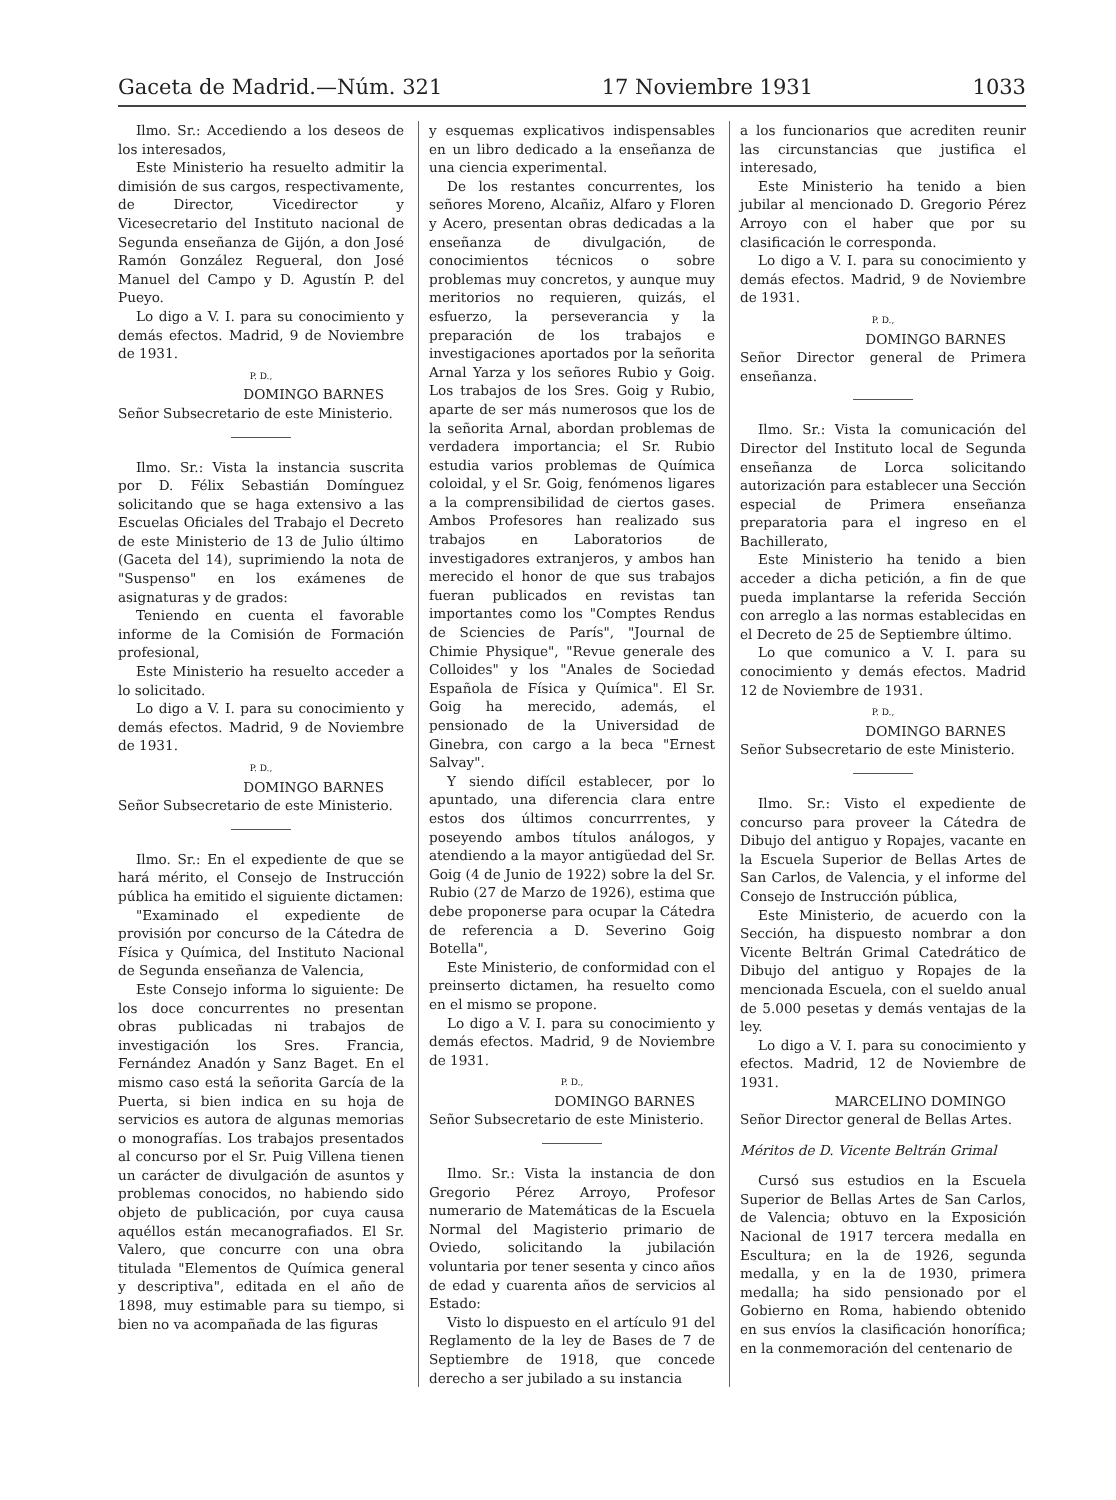Gaceta de Madrid.—Núm. 321 17 Noviembre 1931 1033
Ilmo. Sr.: Accediendo a los deseos de los interesados,
Este Ministerio ha resuelto admitir la dimisión de sus cargos, respectivamente, de Director, Vicedirector y Vicesecretario del Instituto nacional de Segunda enseñanza de Gijón, a don José Ramón González Regueral, don José Manuel del Campo y D. Agustín P. del Pueyo.
Lo digo a V. I. para su conocimiento y demás efectos. Madrid, 9 de Noviembre de 1931.
P. D.,
DOMINGO BARNES
Señor Subsecretario de este Ministerio.
Ilmo. Sr.: Vista la instancia suscrita por D. Félix Sebastián Domínguez solicitando que se haga extensivo a las Escuelas Oficiales del Trabajo el Decreto de este Ministerio de 13 de Julio último (Gaceta del 14), suprimiendo la nota de "Suspenso" en los exámenes de asignaturas y de grados:
Teniendo en cuenta el favorable informe de la Comisión de Formación profesional,
Este Ministerio ha resuelto acceder a lo solicitado.
Lo digo a V. I. para su conocimiento y demás efectos. Madrid, 9 de Noviembre de 1931.
P. D.,
DOMINGO BARNES
Señor Subsecretario de este Ministerio.
Ilmo. Sr.: En el expediente de que se hará mérito, el Consejo de Instrucción pública ha emitido el siguiente dictamen:
"Examinado el expediente de provisión por concurso de la Cátedra de Física y Química, del Instituto Nacional de Segunda enseñanza de Valencia,
Este Consejo informa lo siguiente: De los doce concurrentes no presentan obras publicadas ni trabajos de investigación los Sres. Francia, Fernández Anadón y Sanz Baget. En el mismo caso está la señorita García de la Puerta, si bien indica en su hoja de servicios es autora de algunas memorias o monografías. Los trabajos presentados al concurso por el Sr. Puig Villena tienen un carácter de divulgación de asuntos y problemas conocidos, no habiendo sido objeto de publicación, por cuya causa aquéllos están mecanografiados. El Sr. Valero, que concurre con una obra titulada "Elementos de Química general y descriptiva", editada en el año de 1898, muy estimable para su tiempo, si bien no va acompañada de las figuras
y esquemas explicativos indispensables en un libro dedicado a la enseñanza de una ciencia experimental.
De los restantes concurrentes, los señores Moreno, Alcañiz, Alfaro y Floren y Acero, presentan obras dedicadas a la enseñanza de divulgación, de conocimientos técnicos o sobre problemas muy concretos, y aunque muy meritorios no requieren, quizás, el esfuerzo, la perseverancia y la preparación de los trabajos e investigaciones aportados por la señorita Arnal Yarza y los señores Rubio y Goig. Los trabajos de los Sres. Goig y Rubio, aparte de ser más numerosos que los de la señorita Arnal, abordan problemas de verdadera importancia; el Sr. Rubio estudia varios problemas de Química coloidal, y el Sr. Goig, fenómenos ligares a la comprensibilidad de ciertos gases. Ambos Profesores han realizado sus trabajos en Laboratorios de investigadores extranjeros, y ambos han merecido el honor de que sus trabajos fueran publicados en revistas tan importantes como los "Comptes Rendus de Sciencies de París", "Journal de Chimie Physique", "Revue generale des Colloides" y los "Anales de Sociedad Española de Física y Química". El Sr. Goig ha merecido, además, el pensionado de la Universidad de Ginebra, con cargo a la beca "Ernest Salvay".
Y siendo difícil establecer, por lo apuntado, una diferencia clara entre estos dos últimos concurrrentes, y poseyendo ambos títulos análogos, y atendiendo a la mayor antigüedad del Sr. Goig (4 de Junio de 1922) sobre la del Sr. Rubio (27 de Marzo de 1926), estima que debe proponerse para ocupar la Cátedra de referencia a D. Severino Goig Botella",
Este Ministerio, de conformidad con el preinserto dictamen, ha resuelto como en el mismo se propone.
Lo digo a V. I. para su conocimiento y demás efectos. Madrid, 9 de Noviembre de 1931.
P. D.,
DOMINGO BARNES
Señor Subsecretario de este Ministerio.
Ilmo. Sr.: Vista la instancia de don Gregorio Pérez Arroyo, Profesor numerario de Matemáticas de la Escuela Normal del Magisterio primario de Oviedo, solicitando la jubilación voluntaria por tener sesenta y cinco años de edad y cuarenta años de servicios al Estado:
Visto lo dispuesto en el artículo 91 del Reglamento de la ley de Bases de 7 de Septiembre de 1918, que concede derecho a ser jubilado a su instancia
a los funcionarios que acrediten reunir las circunstancias que justifica el interesado,
Este Ministerio ha tenido a bien jubilar al mencionado D. Gregorio Pérez Arroyo con el haber que por su clasificación le corresponda.
Lo digo a V. I. para su conocimiento y demás efectos. Madrid, 9 de Noviembre de 1931.
P. D.,
DOMINGO BARNES
Señor Director general de Primera enseñanza.
Ilmo. Sr.: Vista la comunicación del Director del Instituto local de Segunda enseñanza de Lorca solicitando autorización para establecer una Sección especial de Primera enseñanza preparatoria para el ingreso en el Bachillerato,
Este Ministerio ha tenido a bien acceder a dicha petición, a fin de que pueda implantarse la referida Sección con arreglo a las normas establecidas en el Decreto de 25 de Septiembre último.
Lo que comunico a V. I. para su conocimiento y demás efectos. Madrid 12 de Noviembre de 1931.
P. D.,
DOMINGO BARNES
Señor Subsecretario de este Ministerio.
Ilmo. Sr.: Visto el expediente de concurso para proveer la Cátedra de Dibujo del antiguo y Ropajes, vacante en la Escuela Superior de Bellas Artes de San Carlos, de Valencia, y el informe del Consejo de Instrucción pública,
Este Ministerio, de acuerdo con la Sección, ha dispuesto nombrar a don Vicente Beltrán Grimal Catedrático de Dibujo del antiguo y Ropajes de la mencionada Escuela, con el sueldo anual de 5.000 pesetas y demás ventajas de la ley.
Lo digo a V. I. para su conocimiento y efectos. Madrid, 12 de Noviembre de 1931.
MARCELINO DOMINGO
Señor Director general de Bellas Artes.
Méritos de D. Vicente Beltrán Grimal
Cursó sus estudios en la Escuela Superior de Bellas Artes de San Carlos, de Valencia; obtuvo en la Exposición Nacional de 1917 tercera medalla en Escultura; en la de 1926, segunda medalla, y en la de 1930, primera medalla; ha sido pensionado por el Gobierno en Roma, habiendo obtenido en sus envíos la clasificación honorífica; en la conmemoración del centenario de